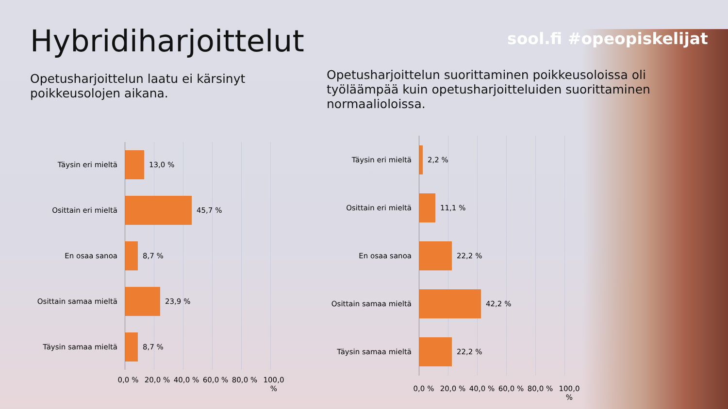Hybridiharjoittelut sool.fi #opeopiskelijat
Opetusharjoittelun laatu ei kärsinyt poikkeusolojen aikana.
Opetusharjoittelun suorittaminen poikkeusoloissa oli työläämpää kuin opetusharjoitteluiden suorittaminen normaalioloissa.
Täysin eri mieltä
Osittain eri mieltä
En osaa sanoa
Osittain samaa mieltä
Täysin samaa mieltä
13,0 %
45,7 %
8,7 %
23,9 %
8,7 %
0,0 % 20,0 % 40,0 % 60,0 % 80,0 % 100,0 %
Täysin eri mieltä
Osittain eri mieltä
En osaa sanoa
Osittain samaa mieltä
Täysin samaa mieltä
2,2 %
11,1 %
22,2 %
42,2 %
22,2 %
0,0 % 20,0 % 40,0 % 60,0 % 80,0 % 100,0 %